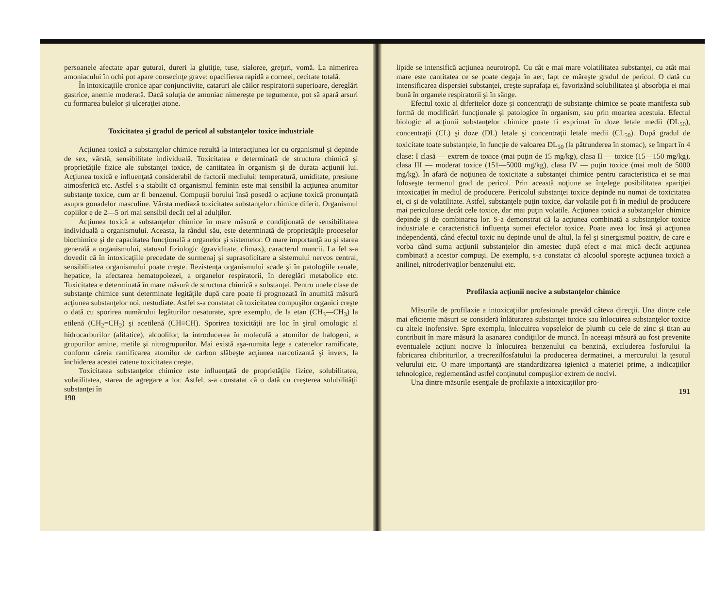persoanele afectate apar guturai, dureri la glutiţie, tuse, sialoree, greţuri, vomă. La nimerirea amoniacului în ochi pot apare consecinţe grave: opacifierea rapidă a corneei, cecitate totală.
În intoxicaţiile cronice apar conjunctivite, cataruri ale căilor respiratorii superioare, dereglări gastrice, anemie moderată. Dacă soluţia de amoniac nimereşte pe tegumente, pot să apară arsuri cu formarea bulelor şi ulceraţiei atone.
Toxicitatea şi gradul de pericol al substanţelor toxice industriale
Acţiunea toxică a substanţelor chimice rezultă la interacţiunea lor cu organismul şi depinde de sex, vârstă, sensibilitate individuală. Toxicitatea e determinată de structura chimică şi proprietăţile fizice ale substanţei toxice, de cantitatea în organism şi de durata acţiunii lui. Acţiunea toxică e influenţată considerabil de factorii mediului: temperatură, umiditate, presiune atmosferică etc. Astfel s-a stabilit că organismul feminin este mai sensibil la acţiunea anumitor substanţe toxice, cum ar fi benzenul. Compuşii borului însă posedă o acţiune toxică pronunţată asupra gonadelor masculine. Vârsta mediază toxicitatea substanţelor chimice diferit. Organismul copiilor e de 2—5 ori mai sensibil decât cel al adulţilor.
Acţiunea toxică a substanţelor chimice în mare măsură e condiţionată de sensibilitatea individuală a organismului. Aceasta, la rândul său, este determinată de proprietăţile proceselor biochimice şi de capacitatea funcţională a organelor şi sistemelor. O mare importanţă au şi starea generală a organismului, statusul fiziologic (graviditate, climax), caracterul muncii. La fel s-a dovedit că în intoxicaţiile precedate de surmenaj şi suprasolicitare a sistemului nervos central, sensibilitatea organismului poate creşte. Rezistenţa organismului scade şi în patologiile renale, hepatice, la afectarea hematopoiezei, a organelor respiratorii, în dereglări metabolice etc. Toxicitatea e determinată în mare măsură de structura chimică a substanţei. Pentru unele clase de substanţe chimice sunt determinate legităţile după care poate fi prognozată în anumită măsură acţiunea substanţelor noi, nestudiate. Astfel s-a constatat că toxicitatea compuşilor organici creşte o dată cu sporirea numărului legăturilor nesaturate, spre exemplu, de la etan (CH<sub>3</sub>—CH<sub>3</sub>) la etilenă (CH<sub>2</sub>=CH<sub>2</sub>) şi acetilenă (CH≡CH). Sporirea toxicităţii are loc în şirul omologic al hidrocarburilor (alifatice), alcoolilor, la introducerea în moleculă a atomilor de halogeni, a grupurilor amine, metile şi nitrogrupurilor. Mai există aşa-numita lege a catenelor ramificate, conform căreia ramificarea atomilor de carbon slăbeşte acţiunea narcotizantă şi invers, la închiderea acestei catene toxicitatea creşte.
Toxicitatea substanţelor chimice este influenţată de proprietăţile fizice, solubilitatea, volatilitatea, starea de agregare a lor. Astfel, s-a constatat că o dată cu creşterea solubilităţii substanţei în
190
lipide se intensifică acţiunea neurotropă. Cu cât e mai mare volatilitatea substanţei, cu atât mai mare este cantitatea ce se poate degaja în aer, fapt ce măreşte gradul de pericol. O dată cu intensificarea dispersiei substanţei, creşte suprafaţa ei, favorizând solubilitatea şi absorbţia ei mai bună în organele respiratorii şi în sânge.
Efectul toxic al diferitelor doze şi concentraţii de substanţe chimice se poate manifesta sub formă de modificări funcţionale şi patologice în organism, sau prin moartea acestuia. Efectul biologic al acţiunii substanţelor chimice poate fi exprimat în doze letale medii (DL<sub>50</sub>), concentraţii (CL) şi doze (DL) letale şi concentraţii letale medii (CL<sub>50</sub>). După gradul de toxicitate toate substanţele, în funcţie de valoarea DL<sub>50</sub> (la pătrunderea în stomac), se împart în 4 clase: I clasă — extrem de toxice (mai puţin de 15 mg/kg), clasa II — toxice (15—150 mg/kg), clasa III — moderat toxice (151—5000 mg/kg), clasa IV — puţin toxice (mai mult de 5000 mg/kg). În afară de noţiunea de toxicitate a substanţei chimice pentru caracteristica ei se mai foloseşte termenul grad de pericol. Prin această noţiune se înţelege posibilitatea apariţiei intoxicaţiei în mediul de producere. Pericolul substanţei toxice depinde nu numai de toxicitatea ei, ci şi de volatilitate. Astfel, substanţele puţin toxice, dar volatile pot fi în mediul de producere mai periculoase decât cele toxice, dar mai puţin volatile. Acţiunea toxică a substanţelor chimice depinde şi de combinarea lor. S-a demonstrat că la acţiunea combinată a substanţelor toxice industriale e caracteristică influenţa sumei efectelor toxice. Poate avea loc însă şi acţiunea independentă, când efectul toxic nu depinde unul de altul, la fel şi sinergismul pozitiv, de care e vorba când suma acţiunii substanţelor din amestec după efect e mai mică decât acţiunea combinată a acestor compuşi. De exemplu, s-a constatat că alcoolul sporeşte acţiunea toxică a anilinei, nitroderivaţilor benzenului etc.
Profilaxia acţiunii nocive a substanţelor chimice
Măsurile de profilaxie a intoxicaţiilor profesionale prevăd câteva direcţii. Una dintre cele mai eficiente măsuri se consideră înlăturarea substanţei toxice sau înlocuirea substanţelor toxice cu altele inofensive. Spre exemplu, înlocuirea vopselelor de plumb cu cele de zinc şi titan au contribuit în mare măsură la asanarea condiţiilor de muncă. În aceeaşi măsură au fost prevenite eventualele acţiuni nocive la înlocuirea benzenului cu benzină, excluderea fosforului la fabricarea chibriturilor, a trecrezilfosfatului la producerea dermatinei, a mercurului la ţesutul velurului etc. O mare importanţă are standardizarea igienică a materiei prime, a indicaţiilor tehnologice, reglementând astfel conţinutul compuşilor extrem de nocivi.
Una dintre măsurile esenţiale de profilaxie a intoxicaţiilor pro-
191